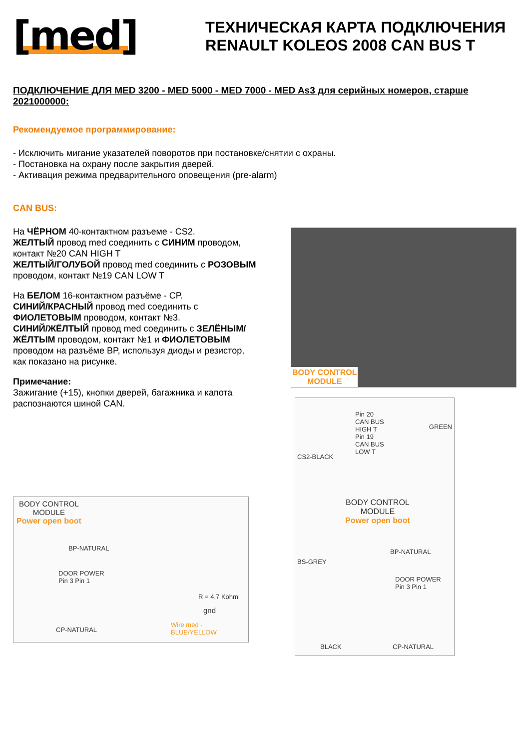[med]
ТЕХНИЧЕСКАЯ КАРТА ПОДКЛЮЧЕНИЯ
RENAULT KOLEOS 2008 CAN BUS T
ПОДКЛЮЧЕНИЕ ДЛЯ MED 3200 - MED 5000 - MED 7000 - MED As3 для серийных номеров, старше 2021000000:
Рекомендуемое программирование:
- Исключить мигание указателей поворотов при постановке/снятии с охраны.
- Постановка на охрану после закрытия дверей.
- Активация режима предварительного оповещения (pre-alarm)
CAN BUS:
На ЧЁРНОМ 40-контактном разъеме - CS2.
ЖЕЛТЫЙ провод med соединить с СИНИМ проводом, контакт №20 CAN HIGH T
ЖЕЛТЫЙ/ГОЛУБОЙ провод med соединить с РОЗОВЫМ проводом, контакт №19 CAN LOW T
На БЕЛОМ 16-контактном разъёме - CP.
СИНИЙ/КРАСНЫЙ провод med соединить с ФИОЛЕТОВЫМ проводом, контакт №3.
СИНИЙ/ЖЁЛТЫЙ провод med соединить с ЗЕЛЁНЫМ/ЖЁЛТЫМ проводом, контакт №1 и ФИОЛЕТОВЫМ проводом на разъёме BP, используя диоды и резистор, как показано на рисунке.
Примечание:
Зажигание (+15), кнопки дверей, багажника и капота распознаются шиной CAN.
BODY CONTROL
MODULE
Pin 20
CAN BUS HIGH T
Pin 19
CAN BUS LOW T
GREEN
CS2-BLACK
BODY CONTROL
MODULE
Power open boot
BS-GREY
BP-NATURAL
DOOR POWER
Pin 3 Pin 1
BLACK CP-NATURAL
BODY CONTROL
MODULE
Power open boot
BP-NATURAL
DOOR POWER
Pin 3 Pin 1
R = 4,7 Kohm
gnd
Wire med - BLUE/YELLOW
CP-NATURAL